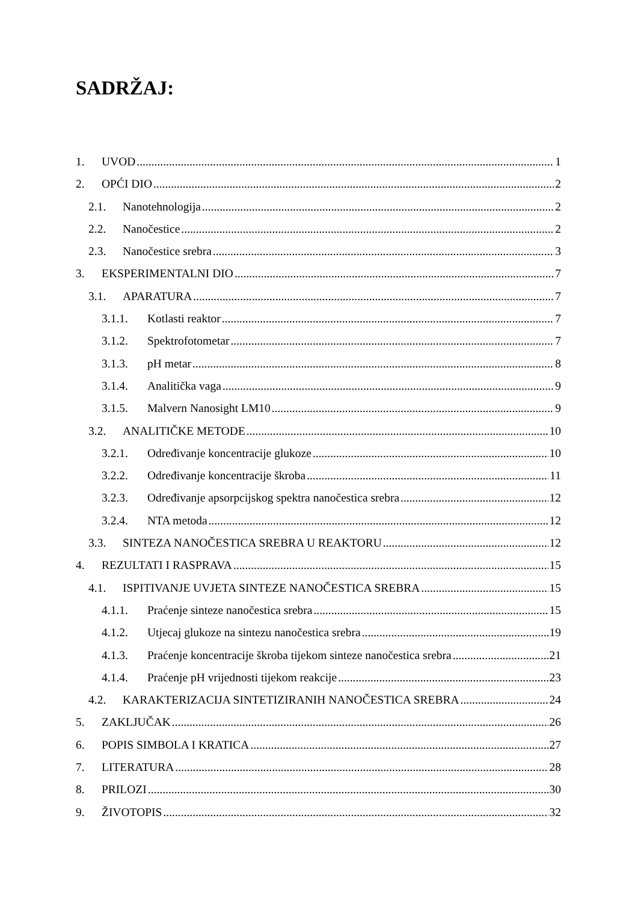SADRŽAJ:
1. UVOD 1
2. OPĆI DIO 2
2.1. Nanotehnologija 2
2.2. Nanočestice 2
2.3. Nanočestice srebra 3
3. EKSPERIMENTALNI DIO 7
3.1. APARATURA 7
3.1.1. Kotlasti reaktor 7
3.1.2. Spektrofotometar 7
3.1.3. pH metar 8
3.1.4. Analitička vaga 9
3.1.5. Malvern Nanosight LM10 9
3.2. ANALITIČKE METODE 10
3.2.1. Određivanje koncentracije glukoze 10
3.2.2. Određivanje koncentracije škroba 11
3.2.3. Određivanje apsorpcijskog spektra nanočestica srebra 12
3.2.4. NTA metoda 12
3.3. SINTEZA NANOČESTICA SREBRA U REAKTORU 12
4. REZULTATI I RASPRAVA 15
4.1. ISPITIVANJE UVJETA SINTEZE NANOČESTICA SREBRA 15
4.1.1. Praćenje sinteze nanočestica srebra 15
4.1.2. Utjecaj glukoze na sintezu nanočestica srebra 19
4.1.3. Praćenje koncentracije škroba tijekom sinteze nanočestica srebra 21
4.1.4. Praćenje pH vrijednosti tijekom reakcije 23
4.2. KARAKTERIZACIJA SINTETIZIRANIH NANOČESTICA SREBRA 24
5. ZAKLJUČAK 26
6. POPIS SIMBOLA I KRATICA 27
7. LITERATURA 28
8. PRILOZI 30
9. ŽIVOTOPIS 32